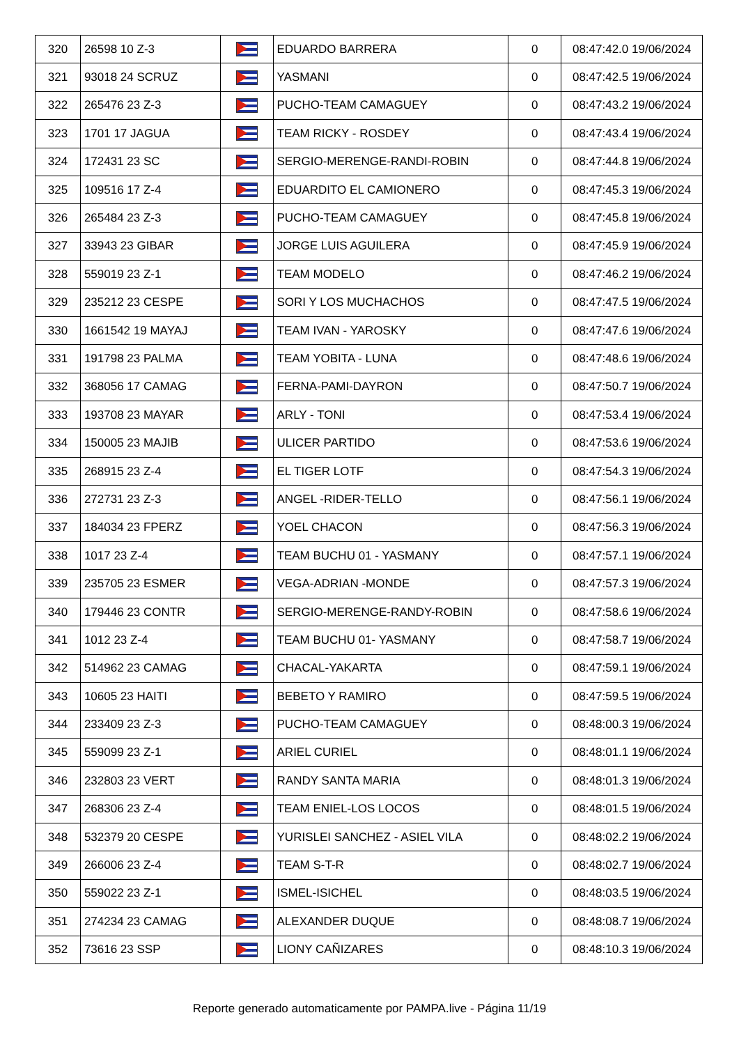| 320 | 26598 10 Z-3 | | EDUARDO BARRERA | 0 | 08:47:42.0 19/06/2024 |
| 321 | 93018 24 SCRUZ | | YASMANI | 0 | 08:47:42.5 19/06/2024 |
| 322 | 265476 23 Z-3 | | PUCHO-TEAM CAMAGUEY | 0 | 08:47:43.2 19/06/2024 |
| 323 | 1701 17 JAGUA | | TEAM RICKY - ROSDEY | 0 | 08:47:43.4 19/06/2024 |
| 324 | 172431 23 SC | | SERGIO-MERENGE-RANDI-ROBIN | 0 | 08:47:44.8 19/06/2024 |
| 325 | 109516 17 Z-4 | | EDUARDITO EL CAMIONERO | 0 | 08:47:45.3 19/06/2024 |
| 326 | 265484 23 Z-3 | | PUCHO-TEAM CAMAGUEY | 0 | 08:47:45.8 19/06/2024 |
| 327 | 33943 23 GIBAR | | JORGE LUIS AGUILERA | 0 | 08:47:45.9 19/06/2024 |
| 328 | 559019 23 Z-1 | | TEAM MODELO | 0 | 08:47:46.2 19/06/2024 |
| 329 | 235212 23 CESPE | | SORI Y LOS MUCHACHOS | 0 | 08:47:47.5 19/06/2024 |
| 330 | 1661542 19 MAYAJ | | TEAM IVAN - YAROSKY | 0 | 08:47:47.6 19/06/2024 |
| 331 | 191798 23 PALMA | | TEAM YOBITA - LUNA | 0 | 08:47:48.6 19/06/2024 |
| 332 | 368056 17 CAMAG | | FERNA-PAMI-DAYRON | 0 | 08:47:50.7 19/06/2024 |
| 333 | 193708 23 MAYAR | | ARLY - TONI | 0 | 08:47:53.4 19/06/2024 |
| 334 | 150005 23 MAJIB | | ULICER PARTIDO | 0 | 08:47:53.6 19/06/2024 |
| 335 | 268915 23 Z-4 | | EL TIGER LOTF | 0 | 08:47:54.3 19/06/2024 |
| 336 | 272731 23 Z-3 | | ANGEL -RIDER-TELLO | 0 | 08:47:56.1 19/06/2024 |
| 337 | 184034 23 FPERZ | | YOEL CHACON | 0 | 08:47:56.3 19/06/2024 |
| 338 | 1017 23 Z-4 | | TEAM BUCHU 01 - YASMANY | 0 | 08:47:57.1 19/06/2024 |
| 339 | 235705 23 ESMER | | VEGA-ADRIAN -MONDE | 0 | 08:47:57.3 19/06/2024 |
| 340 | 179446 23 CONTR | | SERGIO-MERENGE-RANDY-ROBIN | 0 | 08:47:58.6 19/06/2024 |
| 341 | 1012 23 Z-4 | | TEAM BUCHU 01- YASMANY | 0 | 08:47:58.7 19/06/2024 |
| 342 | 514962 23 CAMAG | | CHACAL-YAKARTA | 0 | 08:47:59.1 19/06/2024 |
| 343 | 10605 23 HAITI | | BEBETO Y RAMIRO | 0 | 08:47:59.5 19/06/2024 |
| 344 | 233409 23 Z-3 | | PUCHO-TEAM CAMAGUEY | 0 | 08:48:00.3 19/06/2024 |
| 345 | 559099 23 Z-1 | | ARIEL CURIEL | 0 | 08:48:01.1 19/06/2024 |
| 346 | 232803 23 VERT | | RANDY SANTA MARIA | 0 | 08:48:01.3 19/06/2024 |
| 347 | 268306 23 Z-4 | | TEAM ENIEL-LOS LOCOS | 0 | 08:48:01.5 19/06/2024 |
| 348 | 532379 20 CESPE | | YURISLEI SANCHEZ - ASIEL VILA | 0 | 08:48:02.2 19/06/2024 |
| 349 | 266006 23 Z-4 | | TEAM S-T-R | 0 | 08:48:02.7 19/06/2024 |
| 350 | 559022 23 Z-1 | | ISMEL-ISICHEL | 0 | 08:48:03.5 19/06/2024 |
| 351 | 274234 23 CAMAG | | ALEXANDER DUQUE | 0 | 08:48:08.7 19/06/2024 |
| 352 | 73616 23 SSP | | LIONY CAÑIZARES | 0 | 08:48:10.3 19/06/2024 |
Reporte generado automaticamente por PAMPA.live - Página 11/19